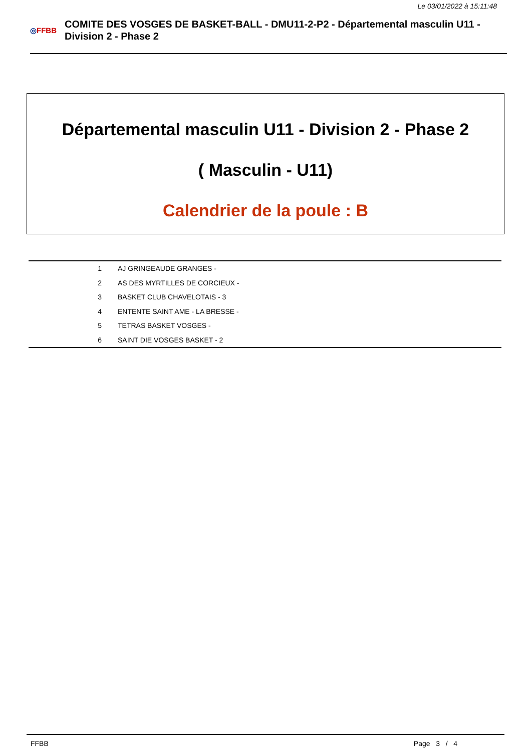Le 03/01/2022 à 15:11:48
◎FFBB
COMITE DES VOSGES DE BASKET-BALL - DMU11-2-P2 - Départemental masculin U11 - Division 2 - Phase 2
Départemental masculin U11 - Division 2 - Phase 2
( Masculin - U11)
Calendrier de la poule : B
| 1 | AJ GRINGEAUDE GRANGES - |
| 2 | AS DES MYRTILLES DE CORCIEUX - |
| 3 | BASKET CLUB CHAVELOTAIS - 3 |
| 4 | ENTENTE SAINT AME - LA BRESSE - |
| 5 | TETRAS BASKET VOSGES - |
| 6 | SAINT DIE VOSGES BASKET - 2 |
FFBB Page 3 / 4